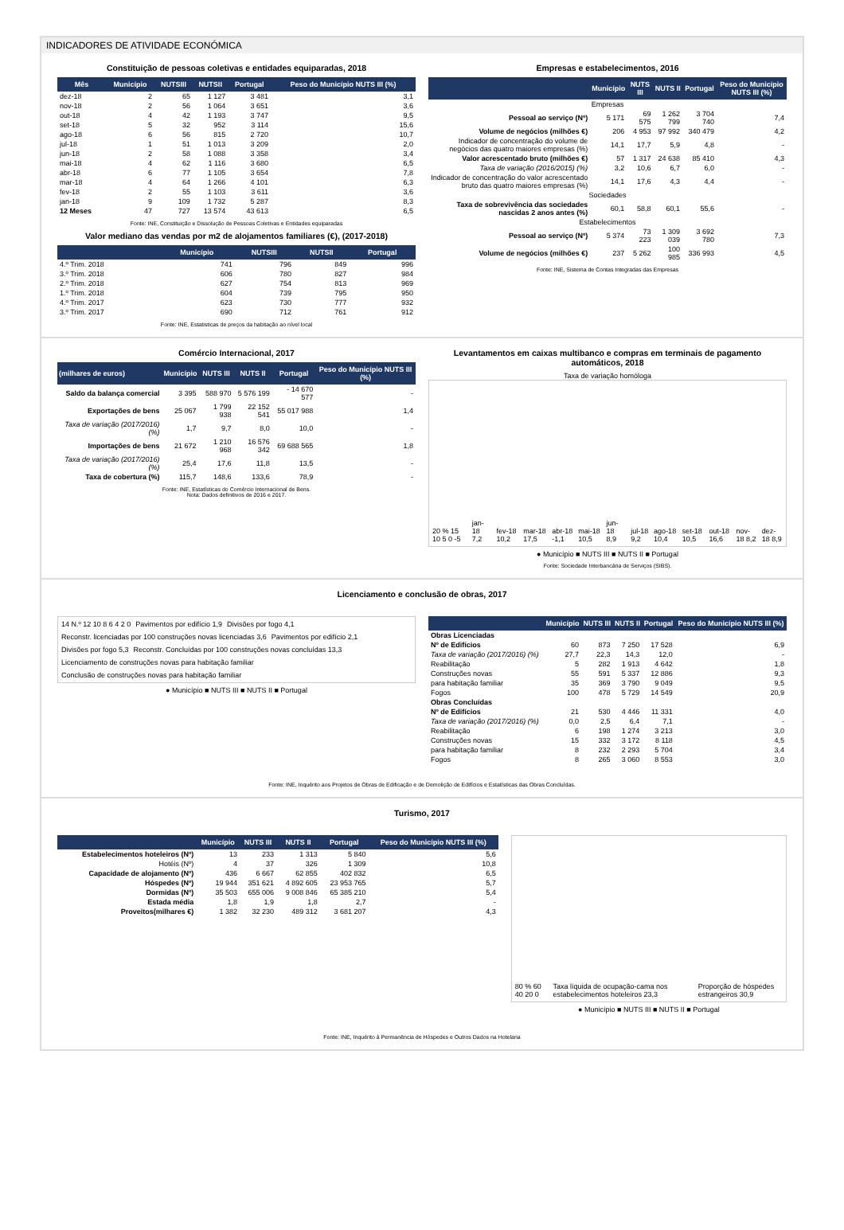INDICADORES DE ATIVIDADE ECONÓMICA
Constituição de pessoas coletivas e entidades equiparadas, 2018
| Mês | Município | NUTSIII | NUTSII | Portugal | Peso do Município NUTS III (%) |
| --- | --- | --- | --- | --- | --- |
| dez-18 | 2 | 65 | 1 127 | 3 481 | 3,1 |
| nov-18 | 2 | 56 | 1 064 | 3 651 | 3,6 |
| out-18 | 4 | 42 | 1 193 | 3 747 | 9,5 |
| set-18 | 5 | 32 | 952 | 3 114 | 15,6 |
| ago-18 | 6 | 56 | 815 | 2 720 | 10,7 |
| jul-18 | 1 | 51 | 1 013 | 3 209 | 2,0 |
| jun-18 | 2 | 58 | 1 088 | 3 358 | 3,4 |
| mai-18 | 4 | 62 | 1 116 | 3 680 | 6,5 |
| abr-18 | 6 | 77 | 1 105 | 3 654 | 7,8 |
| mar-18 | 4 | 64 | 1 266 | 4 101 | 6,3 |
| fev-18 | 2 | 55 | 1 103 | 3 611 | 3,6 |
| jan-18 | 9 | 109 | 1 732 | 5 287 | 8,3 |
| 12 Meses | 47 | 727 | 13 574 | 43 613 | 6,5 |
Fonte: INE, Constituição e Dissolução de Pessoas Coletivas e Entidades equiparadas
Valor mediano das vendas por m2 de alojamentos familiares (€), (2017-2018)
| | Município | NUTSIII | NUTSII | Portugal |
| --- | --- | --- | --- | --- |
| 4.º Trim. 2018 | 741 | 796 | 849 | 996 |
| 3.º Trim. 2018 | 606 | 780 | 827 | 984 |
| 2.º Trim. 2018 | 627 | 754 | 813 | 969 |
| 1.º Trim. 2018 | 604 | 739 | 795 | 950 |
| 4.º Trim. 2017 | 623 | 730 | 777 | 932 |
| 3.º Trim. 2017 | 690 | 712 | 761 | 912 |
Fonte: INE, Estatisticas de preços da habitação ao nível local
Empresas e estabelecimentos, 2016
| | Município | NUTS III | NUTS II | Portugal | Peso do Município NUTS III (%) |
| --- | --- | --- | --- | --- | --- |
| Empresas | | | | | |
| Pessoal ao serviço (Nº) | 5 171 | 69 575 | 1 262 799 | 3 704 740 | 7,4 |
| Volume de negócios (milhões €) | 206 | 4 953 | 97 992 | 340 479 | 4,2 |
| Indicador de concentração do volume de negócios das quatro maiores empresas (%) | 14,1 | 17,7 | 5,9 | 4,8 | - |
| Valor acrescentado bruto (milhões €) | 57 | 1 317 | 24 638 | 85 410 | 4,3 |
| Taxa de variação (2016/2015) (%) | 3,2 | 10,6 | 6,7 | 6,0 | - |
| Indicador de concentração do valor acrescentado bruto das quatro maiores empresas (%) | 14,1 | 17,6 | 4,3 | 4,4 | - |
| Sociedades | | | | | |
| Taxa de sobrevivência das sociedades nascidas 2 anos antes (%) | 60,1 | 58,8 | 60,1 | 55,6 | - |
| Estabelecimentos | | | | | |
| Pessoal ao serviço (Nº) | 5 374 | 73 223 | 1 309 039 | 3 692 780 | 7,3 |
| Volume de negócios (milhões €) | 237 | 5 262 | 100 985 | 336 993 | 4,5 |
Fonte: INE, Sistema de Contas Integradas das Empresas
Comércio Internacional, 2017
| (milhares de euros) | Município | NUTS III | NUTS II | Portugal | Peso do Município NUTS III (%) |
| --- | --- | --- | --- | --- | --- |
| Saldo da balança comercial | 3 395 | 588 970 | 5 576 199 | - 14 670 577 | - |
| Exportações de bens | 25 067 | 1 799 938 | 22 152 541 | 55 017 988 | 1,4 |
| Taxa de variação (2017/2016) (%) | 1,7 | 9,7 | 8,0 | 10,0 | - |
| Importações de bens | 21 672 | 1 210 968 | 16 576 342 | 69 688 565 | 1,8 |
| Taxa de variação (2017/2016) (%) | 25,4 | 17,6 | 11,8 | 13,5 | - |
| Taxa de cobertura (%) | 115,7 | 148,6 | 133,6 | 78,9 | - |
Fonte: INE, Estatísticas do Comércio Internacional de Bens.
Nota: Dados definitivos de 2016 e 2017.
Levantamentos em caixas multibanco e compras em terminais de pagamento automáticos, 2018
Taxa de variação homóloga
20 % 15 10 5 0 -5 jan-18 7,2 fev-18 10,2 mar-18 17,5 abr-18 -1,1 mai-18 10,5 jun-18 8,9 jul-18 9,2 ago-18 10,4 set-18 10,5 out-18 16,6 nov-18 8,2 dez-18 8,9
● Município ■ NUTS III ■ NUTS II ■ Portugal
Fonte: Sociedade Interbancária de Serviços (SIBS).
Licenciamento e conclusão de obras, 2017
14 N.º 12 10 8 6 4 2 0 Pavimentos por edifício 1,9 Divisões por fogo 4,1 Reconstr. licenciadas por 100 construções novas licenciadas 3,6 Pavimentos por edifício 2,1 Divisões por fogo 5,3 Reconstr. Concluídas por 100 construções novas concluídas 13,3 Licenciamento de construções novas para habitação familiar Conclusão de construções novas para habitação familiar
● Município ■ NUTS III ■ NUTS II ■ Portugal
| | Município | NUTS III | NUTS II | Portugal | Peso do Município NUTS III (%) |
| --- | --- | --- | --- | --- | --- |
| Obras Licenciadas | | | | | |
| Nº de Edifícios | 60 | 873 | 7 250 | 17 528 | 6,9 |
| Taxa de variação (2017/2016) (%) | 27,7 | 22,3 | 14,3 | 12,0 | - |
| Reabilitação | 5 | 282 | 1 913 | 4 642 | 1,8 |
| Construções novas | 55 | 591 | 5 337 | 12 886 | 9,3 |
| para habitação familiar | 35 | 369 | 3 790 | 9 049 | 9,5 |
| Fogos | 100 | 478 | 5 729 | 14 549 | 20,9 |
| Obras Concluídas | | | | | |
| Nº de Edifícios | 21 | 530 | 4 446 | 11 331 | 4,0 |
| Taxa de variação (2017/2016) (%) | 0,0 | 2,5 | 6,4 | 7,1 | - |
| Reabilitação | 6 | 198 | 1 274 | 3 213 | 3,0 |
| Construções novas | 15 | 332 | 3 172 | 8 118 | 4,5 |
| para habitação familiar | 8 | 232 | 2 293 | 5 704 | 3,4 |
| Fogos | 8 | 265 | 3 060 | 8 553 | 3,0 |
Fonte: INE, Inquérito aos Projetos de Obras de Edificação e de Demolição de Edifícios e Estatísticas das Obras Concluídas.
Turismo, 2017
| | Município | NUTS III | NUTS II | Portugal | Peso do Município NUTS III (%) |
| --- | --- | --- | --- | --- | --- |
| Estabelecimentos hoteleiros (Nº) | 13 | 233 | 1 313 | 5 840 | 5,6 |
| Hotéis (Nº) | 4 | 37 | 326 | 1 309 | 10,8 |
| Capacidade de alojamento (Nº) | 436 | 6 667 | 62 855 | 402 832 | 6,5 |
| Hóspedes (Nº) | 19 944 | 351 621 | 4 892 605 | 23 953 765 | 5,7 |
| Dormidas (Nº) | 35 503 | 655 006 | 9 008 846 | 65 385 210 | 5,4 |
| Estada média | 1,8 | 1,9 | 1,8 | 2,7 | - |
| Proveitos(milhares €) | 1 382 | 32 230 | 489 312 | 3 681 207 | 4,3 |
80 % 60 40 20 0 Taxa líquida de ocupação-cama nos estabelecimentos hoteleiros 23,3 Proporção de hóspedes estrangeiros 30,9
● Município ■ NUTS III ■ NUTS II ■ Portugal
Fonte: INE, Inquérito à Permanência de Hóspedes e Outros Dados na Hotelaria